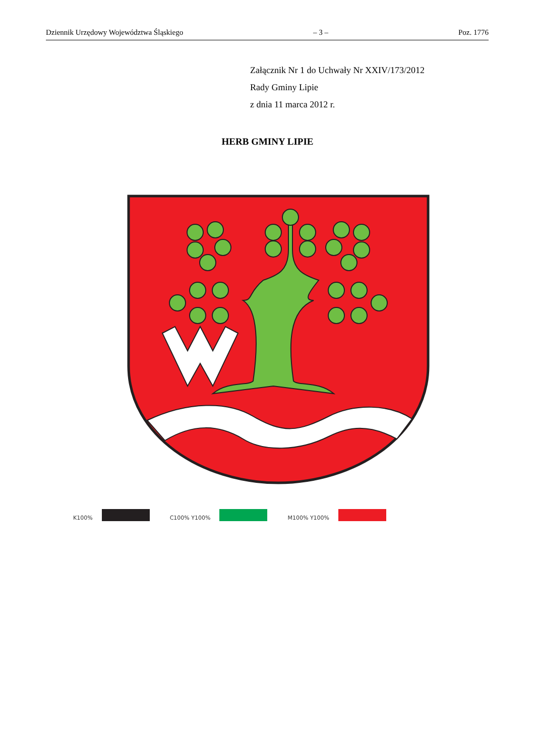Dziennik Urzędowy Województwa Śląskiego – 3 – Poz. 1776
Załącznik Nr 1 do Uchwały Nr XXIV/173/2012
Rady Gminy Lipie
z dnia 11 marca 2012 r.
HERB GMINY LIPIE
K100%
C100% Y100%
M100% Y100%